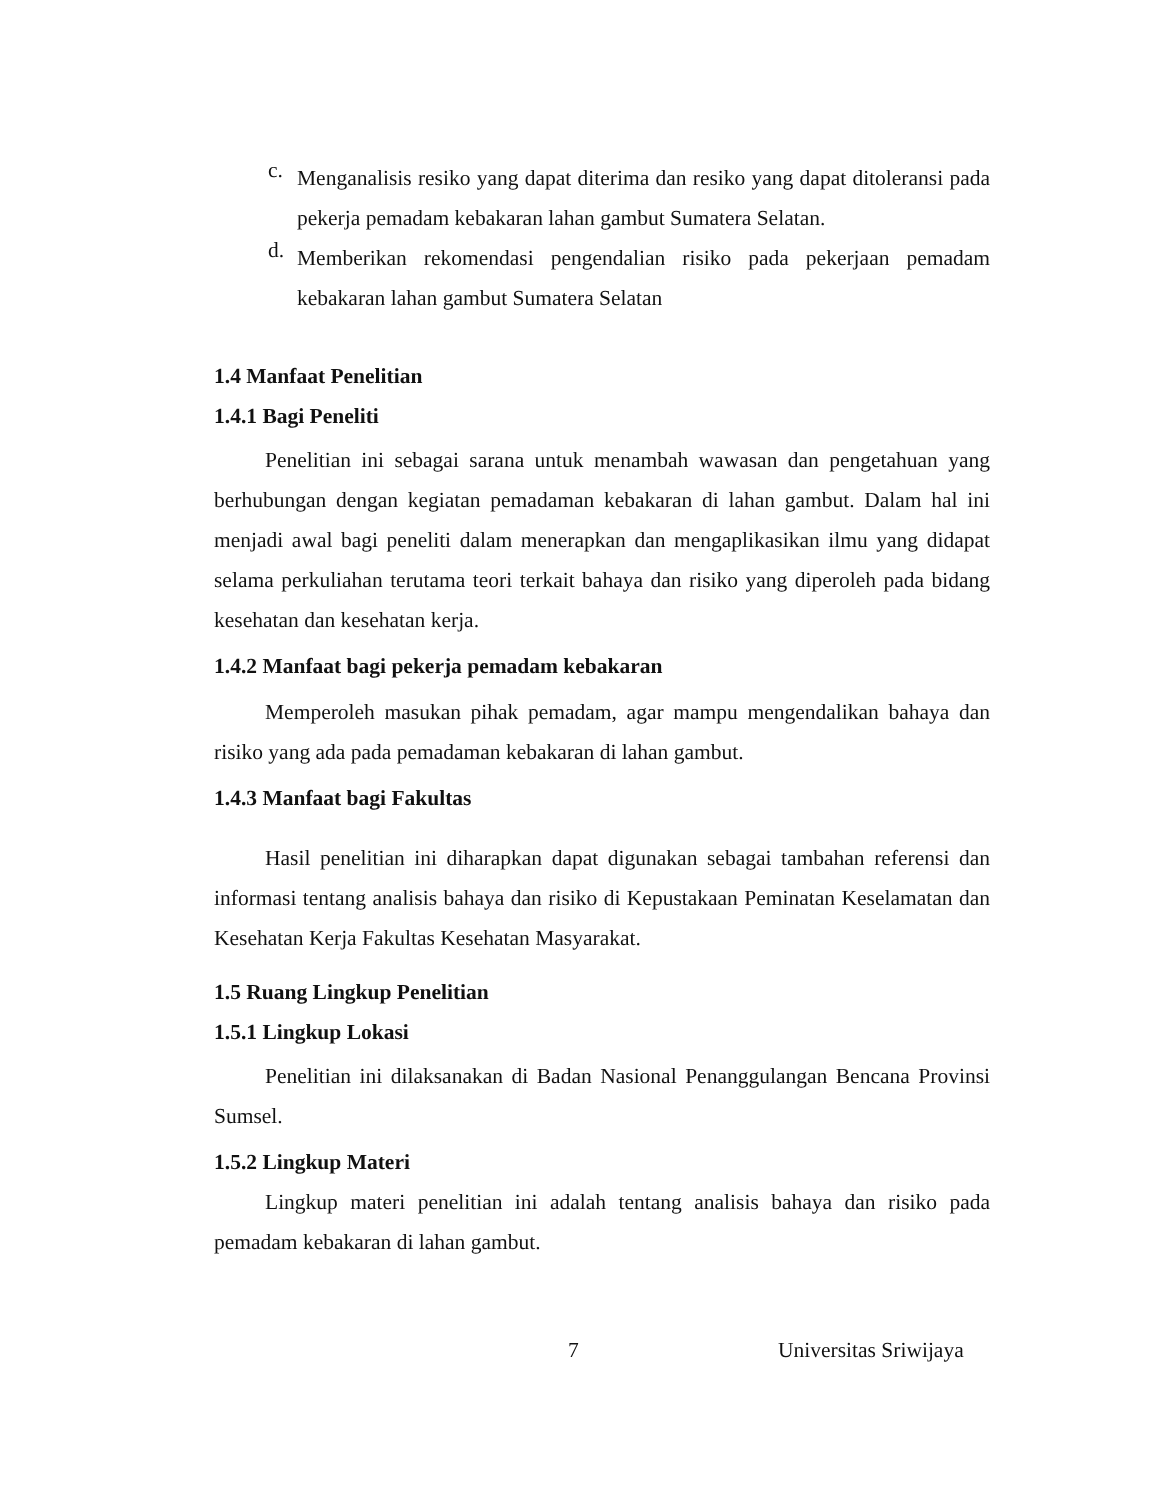c.
Menganalisis resiko yang dapat diterima dan resiko yang dapat ditoleransi pada pekerja pemadam kebakaran lahan gambut Sumatera Selatan.
d.
Memberikan rekomendasi pengendalian risiko pada pekerjaan pemadam kebakaran lahan gambut Sumatera Selatan
1.4 Manfaat Penelitian
1.4.1 Bagi Peneliti
Penelitian ini sebagai sarana untuk menambah wawasan dan pengetahuan yang berhubungan dengan kegiatan pemadaman kebakaran di lahan gambut. Dalam hal ini menjadi awal bagi peneliti dalam menerapkan dan mengaplikasikan ilmu yang didapat selama perkuliahan terutama teori terkait bahaya dan risiko yang diperoleh pada bidang kesehatan dan kesehatan kerja.
1.4.2 Manfaat bagi pekerja pemadam kebakaran
Memperoleh masukan pihak pemadam, agar mampu mengendalikan bahaya dan risiko yang ada pada pemadaman kebakaran di lahan gambut.
1.4.3 Manfaat bagi Fakultas
Hasil penelitian ini diharapkan dapat digunakan sebagai tambahan referensi dan informasi tentang analisis bahaya dan risiko di Kepustakaan Peminatan Keselamatan dan Kesehatan Kerja Fakultas Kesehatan Masyarakat.
1.5 Ruang Lingkup Penelitian
1.5.1 Lingkup Lokasi
Penelitian ini dilaksanakan di Badan Nasional Penanggulangan Bencana Provinsi Sumsel.
1.5.2 Lingkup Materi
Lingkup materi penelitian ini adalah tentang analisis bahaya dan risiko pada pemadam kebakaran di lahan gambut.
7 Universitas Sriwijaya